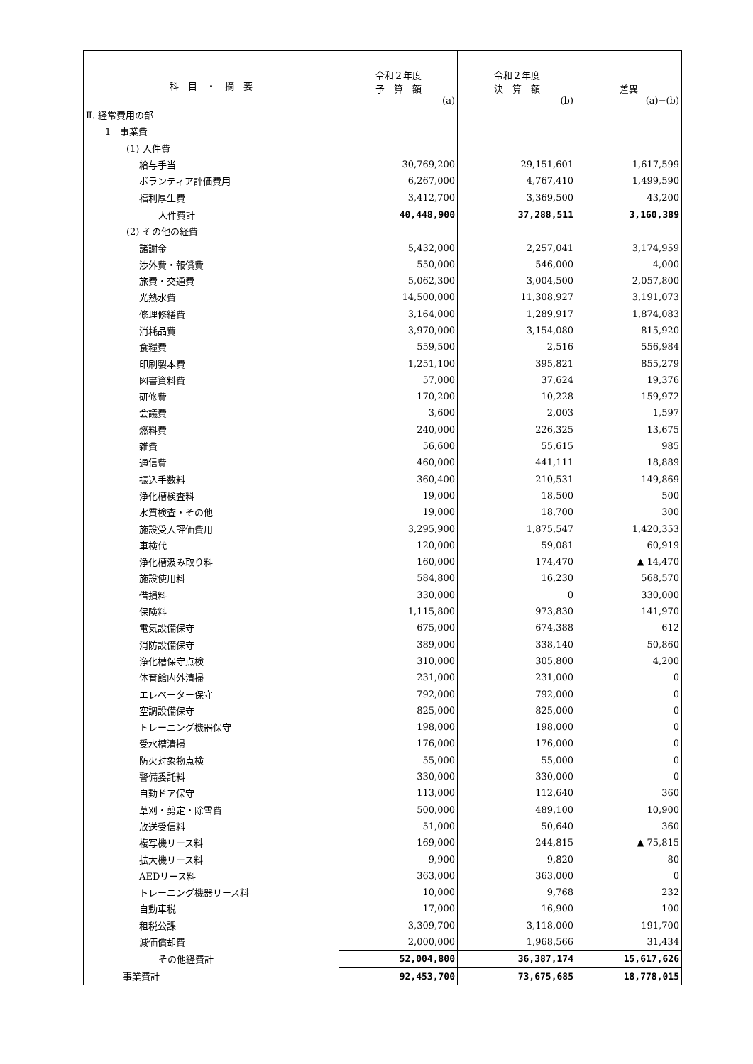| 科 目 ・ 摘 要 | 令和２年度 予 算 額 (a) | 令和２年度 決 算 額 (b) | 差異 (a)−(b) |
| --- | --- | --- | --- |
| Ⅱ. 経常費用の部 | | | |
| 1 事業費 | | | |
| (1) 人件費 | | | |
| 給与手当 | 30,769,200 | 29,151,601 | 1,617,599 |
| ボランティア評価費用 | 6,267,000 | 4,767,410 | 1,499,590 |
| 福利厚生費 | 3,412,700 | 3,369,500 | 43,200 |
| 人件費計 | 40,448,900 | 37,288,511 | 3,160,389 |
| (2) その他の経費 | | | |
| 諸謝金 | 5,432,000 | 2,257,041 | 3,174,959 |
| 渉外費・報償費 | 550,000 | 546,000 | 4,000 |
| 旅費・交通費 | 5,062,300 | 3,004,500 | 2,057,800 |
| 光熱水費 | 14,500,000 | 11,308,927 | 3,191,073 |
| 修理修繕費 | 3,164,000 | 1,289,917 | 1,874,083 |
| 消耗品費 | 3,970,000 | 3,154,080 | 815,920 |
| 食糧費 | 559,500 | 2,516 | 556,984 |
| 印刷製本費 | 1,251,100 | 395,821 | 855,279 |
| 図書資料費 | 57,000 | 37,624 | 19,376 |
| 研修費 | 170,200 | 10,228 | 159,972 |
| 会議費 | 3,600 | 2,003 | 1,597 |
| 燃料費 | 240,000 | 226,325 | 13,675 |
| 雑費 | 56,600 | 55,615 | 985 |
| 通信費 | 460,000 | 441,111 | 18,889 |
| 振込手数料 | 360,400 | 210,531 | 149,869 |
| 浄化槽検査料 | 19,000 | 18,500 | 500 |
| 水質検査・その他 | 19,000 | 18,700 | 300 |
| 施設受入評価費用 | 3,295,900 | 1,875,547 | 1,420,353 |
| 車検代 | 120,000 | 59,081 | 60,919 |
| 浄化槽汲み取り料 | 160,000 | 174,470 | ▲ 14,470 |
| 施設使用料 | 584,800 | 16,230 | 568,570 |
| 借損料 | 330,000 | 0 | 330,000 |
| 保険料 | 1,115,800 | 973,830 | 141,970 |
| 電気設備保守 | 675,000 | 674,388 | 612 |
| 消防設備保守 | 389,000 | 338,140 | 50,860 |
| 浄化槽保守点検 | 310,000 | 305,800 | 4,200 |
| 体育館内外清掃 | 231,000 | 231,000 | 0 |
| エレベーター保守 | 792,000 | 792,000 | 0 |
| 空調設備保守 | 825,000 | 825,000 | 0 |
| トレーニング機器保守 | 198,000 | 198,000 | 0 |
| 受水槽清掃 | 176,000 | 176,000 | 0 |
| 防火対象物点検 | 55,000 | 55,000 | 0 |
| 警備委託料 | 330,000 | 330,000 | 0 |
| 自動ドア保守 | 113,000 | 112,640 | 360 |
| 草刈・剪定・除雪費 | 500,000 | 489,100 | 10,900 |
| 放送受信料 | 51,000 | 50,640 | 360 |
| 複写機リース料 | 169,000 | 244,815 | ▲ 75,815 |
| 拡大機リース料 | 9,900 | 9,820 | 80 |
| AEDリース料 | 363,000 | 363,000 | 0 |
| トレーニング機器リース料 | 10,000 | 9,768 | 232 |
| 自動車税 | 17,000 | 16,900 | 100 |
| 租税公課 | 3,309,700 | 3,118,000 | 191,700 |
| 減価償却費 | 2,000,000 | 1,968,566 | 31,434 |
| その他経費計 | 52,004,800 | 36,387,174 | 15,617,626 |
| 事業費計 | 92,453,700 | 73,675,685 | 18,778,015 |